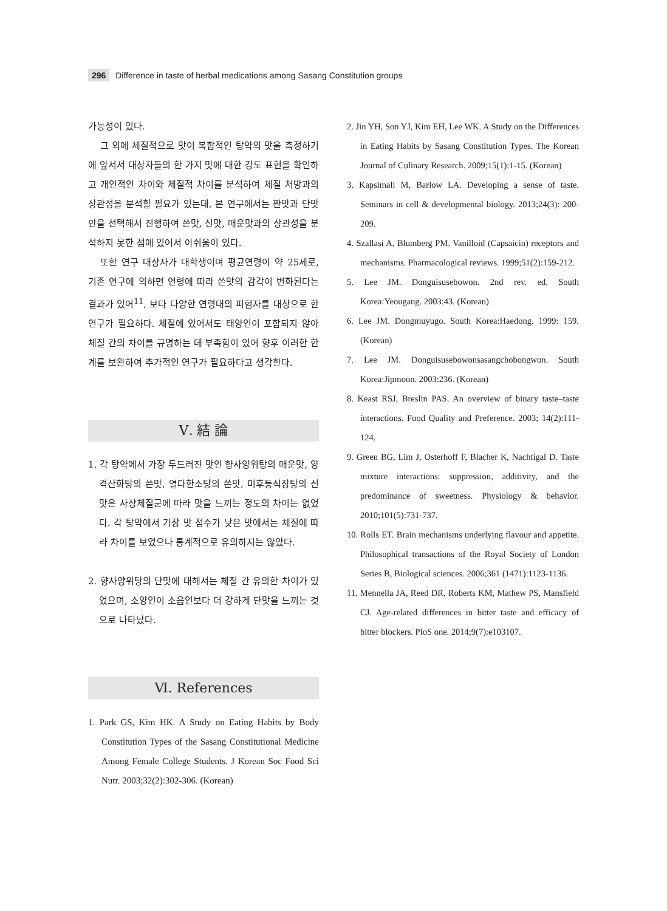296 Difference in taste of herbal medications among Sasang Constitution groups
가능성이 있다.
그 외에 체질적으로 맛이 복합적인 탕약의 맛을 측정하기에 앞서서 대상자들의 한 가지 맛에 대한 강도 표현을 확인하고 개인적인 차이와 체질적 차이를 분석하여 체질 처방과의 상관성을 분석할 필요가 있는데, 본 연구에서는 짠맛과 단맛만을 선택해서 진행하여 쓴맛, 신맛, 매운맛과의 상관성을 분석하지 못한 점에 있어서 아쉬움이 있다.
또한 연구 대상자가 대학생이며 평균연령이 약 25세로, 기존 연구에 의하면 연령에 따라 쓴맛의 감각이 변화된다는 결과가 있어<sup>11</sup>, 보다 다양한 연령대의 피험자를 대상으로 한 연구가 필요하다. 체질에 있어서도 태양인이 포함되지 않아 체질 간의 차이를 규명하는 데 부족함이 있어 향후 이러한 한계를 보완하여 추가적인 연구가 필요하다고 생각한다.
Ⅴ. 結 論
1. 각 탕약에서 가장 두드러진 맛인 향사양위탕의 매운맛, 양격산화탕의 쓴맛, 열다한소탕의 쓴맛, 미후등식장탕의 신맛은 사상체질군에 따라 맛을 느끼는 정도의 차이는 없었다. 각 탕약에서 가장 맛 점수가 낮은 맛에서는 체질에 따라 차이를 보였으나 통계적으로 유의하지는 않았다.
2. 향사양위탕의 단맛에 대해서는 체질 간 유의한 차이가 있었으며, 소양인이 소음인보다 더 강하게 단맛을 느끼는 것으로 나타났다.
Ⅵ. References
1. Park GS, Kim HK. A Study on Eating Habits by Body Constitution Types of the Sasang Constitutional Medicine Among Female College Students. J Korean Soc Food Sci Nutr. 2003;32(2):302-306. (Korean)
2. Jin YH, Son YJ, Kim EH, Lee WK. A Study on the Differences in Eating Habits by Sasang Constitution Types. The Korean Journal of Culinary Research. 2009;15(1):1-15. (Korean)
3. Kapsimali M, Barlow LA. Developing a sense of taste. Seminars in cell & developmental biology. 2013;24(3): 200-209.
4. Szallasi A, Blumberg PM. Vanilloid (Capsaicin) receptors and mechanisms. Pharmacological reviews. 1999;51(2):159-212.
5. Lee JM. Donguisusebowon. 2nd rev. ed. South Korea:Yeougang. 2003:43. (Korean)
6. Lee JM. Dongmuyugo. South Korea:Haedong. 1999: 159. (Korean)
7. Lee JM. Donguisusebowonsasangchobongwon. South Korea:Jipmoon. 2003:236. (Korean)
8. Keast RSJ, Breslin PAS. An overview of binary taste–taste interactions. Food Quality and Preference. 2003; 14(2):111-124.
9. Green BG, Lim J, Osterhoff F, Blacher K, Nachtigal D. Taste mixture interactions: suppression, additivity, and the predominance of sweetness. Physiology & behavior. 2010;101(5):731-737.
10. Rolls ET. Brain mechanisms underlying flavour and appetite. Philosophical transactions of the Royal Society of London Series B, Biological sciences. 2006;361 (1471):1123-1136.
11. Mennella JA, Reed DR, Roberts KM, Mathew PS, Mansfield CJ. Age-related differences in bitter taste and efficacy of bitter blockers. PloS one. 2014;9(7):e103107.